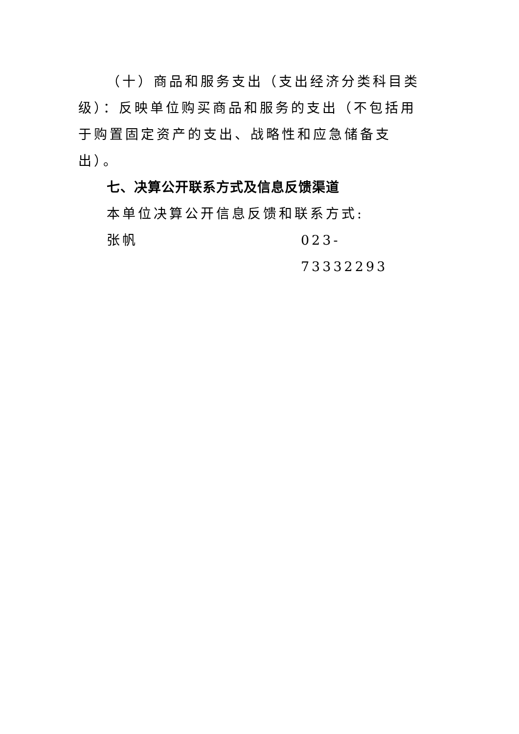（十）商品和服务支出（支出经济分类科目类级）：反映单位购买商品和服务的支出（不包括用于购置固定资产的支出、战略性和应急储备支出）。
七、决算公开联系方式及信息反馈渠道
本单位决算公开信息反馈和联系方式:
张帆 023-73332293